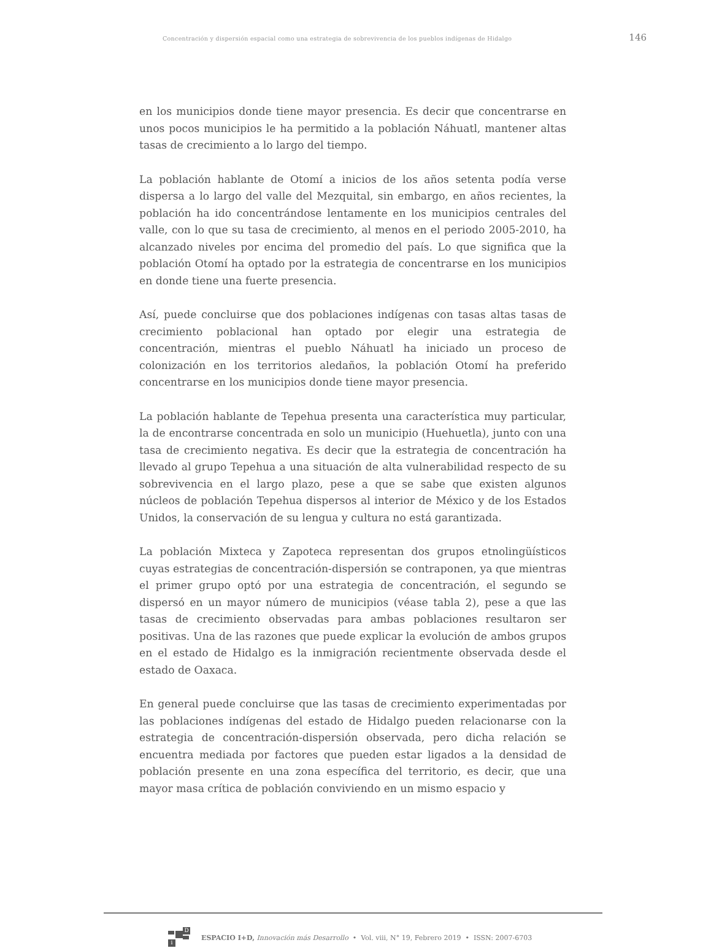Concentración y dispersión espacial como una estrategia de sobrevivencia de los pueblos indígenas de Hidalgo 146
en los municipios donde tiene mayor presencia. Es decir que concentrarse en unos pocos municipios le ha permitido a la población Náhuatl, mantener altas tasas de crecimiento a lo largo del tiempo.
La población hablante de Otomí a inicios de los años setenta podía verse dispersa a lo largo del valle del Mezquital, sin embargo, en años recientes, la población ha ido concentrándose lentamente en los municipios centrales del valle, con lo que su tasa de crecimiento, al menos en el periodo 2005-2010, ha alcanzado niveles por encima del promedio del país. Lo que significa que la población Otomí ha optado por la estrategia de concentrarse en los municipios en donde tiene una fuerte presencia.
Así, puede concluirse que dos poblaciones indígenas con tasas altas tasas de crecimiento poblacional han optado por elegir una estrategia de concentración, mientras el pueblo Náhuatl ha iniciado un proceso de colonización en los territorios aledaños, la población Otomí ha preferido concentrarse en los municipios donde tiene mayor presencia.
La población hablante de Tepehua presenta una característica muy particular, la de encontrarse concentrada en solo un municipio (Huehuetla), junto con una tasa de crecimiento negativa. Es decir que la estrategia de concentración ha llevado al grupo Tepehua a una situación de alta vulnerabilidad respecto de su sobrevivencia en el largo plazo, pese a que se sabe que existen algunos núcleos de población Tepehua dispersos al interior de México y de los Estados Unidos, la conservación de su lengua y cultura no está garantizada.
La población Mixteca y Zapoteca representan dos grupos etnolingüísticos cuyas estrategias de concentración-dispersión se contraponen, ya que mientras el primer grupo optó por una estrategia de concentración, el segundo se dispersó en un mayor número de municipios (véase tabla 2), pese a que las tasas de crecimiento observadas para ambas poblaciones resultaron ser positivas. Una de las razones que puede explicar la evolución de ambos grupos en el estado de Hidalgo es la inmigración recientmente observada desde el estado de Oaxaca.
En general puede concluirse que las tasas de crecimiento experimentadas por las poblaciones indígenas del estado de Hidalgo pueden relacionarse con la estrategia de concentración-dispersión observada, pero dicha relación se encuentra mediada por factores que pueden estar ligados a la densidad de población presente en una zona específica del territorio, es decir, que una mayor masa crítica de población conviviendo en un mismo espacio y
D
i
ESPACIO I+D, Innovación más Desarrollo • Vol. viii, N° 19, Febrero 2019 • ISSN: 2007-6703